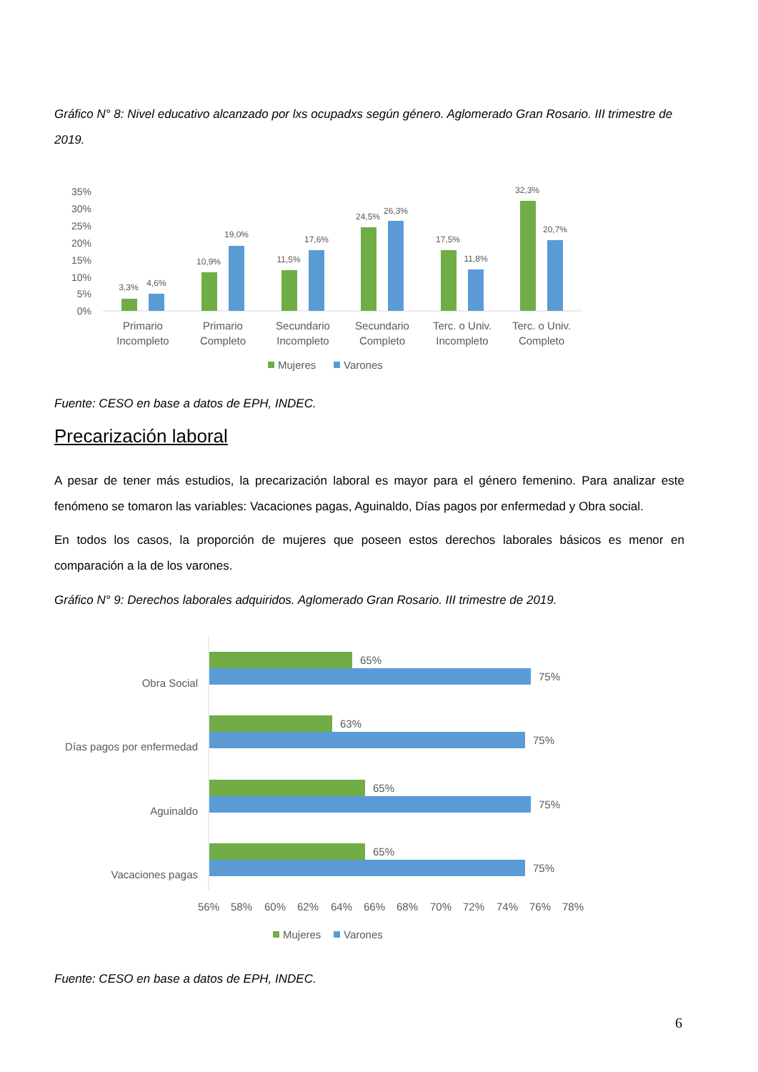Gráfico N° 8: Nivel educativo alcanzado por lxs ocupadxs según género. Aglomerado Gran Rosario. III trimestre de 2019.
35%
30%
25%
20%
15%
10%
5%
0%
3,3%
4,6%
10,9%
19,0%
11,5%
17,6%
24,5%
26,3%
17,5%
11,8%
32,3%
20,7%
Primario
Incompleto
Primario
Completo
Secundario
Incompleto
Secundario
Completo
Terc. o Univ.
Incompleto
Terc. o Univ.
Completo
Mujeres
Varones
Fuente: CESO en base a datos de EPH, INDEC.
Precarización laboral
A pesar de tener más estudios, la precarización laboral es mayor para el género femenino. Para analizar este fenómeno se tomaron las variables: Vacaciones pagas, Aguinaldo, Días pagos por enfermedad y Obra social.
En todos los casos, la proporción de mujeres que poseen estos derechos laborales básicos es menor en comparación a la de los varones.
Gráfico N° 9: Derechos laborales adquiridos. Aglomerado Gran Rosario. III trimestre de 2019.
Obra Social
Días pagos por enfermedad
Aguinaldo
Vacaciones pagas
65%
75%
63%
75%
65%
75%
65%
75%
56%
58%
60%
62%
64%
66%
68%
70%
72%
74%
76%
78%
Mujeres
Varones
Fuente: CESO en base a datos de EPH, INDEC.
6